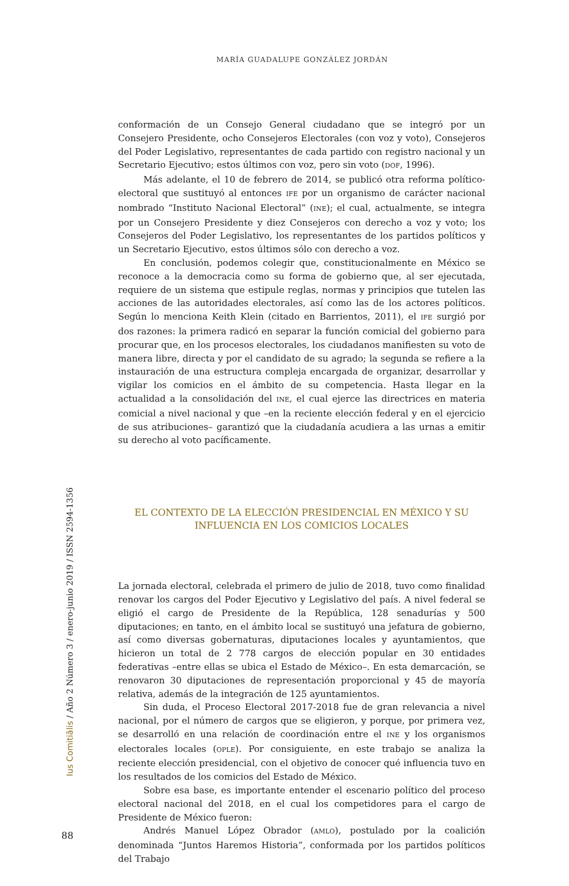MARÍA GUADALUPE GONZÁLEZ JORDÁN
conformación de un Consejo General ciudadano que se integró por un Consejero Presidente, ocho Consejeros Electorales (con voz y voto), Consejeros del Poder Legislativo, representantes de cada partido con registro nacional y un Secretario Ejecutivo; estos últimos con voz, pero sin voto (DOF, 1996).
Más adelante, el 10 de febrero de 2014, se publicó otra reforma político-electoral que sustituyó al entonces IFE por un organismo de carácter nacional nombrado “Instituto Nacional Electoral” (INE); el cual, actualmente, se integra por un Consejero Presidente y diez Consejeros con derecho a voz y voto; los Consejeros del Poder Legislativo, los representantes de los partidos políticos y un Secretario Ejecutivo, estos últimos sólo con derecho a voz.
En conclusión, podemos colegir que, constitucionalmente en México se reconoce a la democracia como su forma de gobierno que, al ser ejecutada, requiere de un sistema que estipule reglas, normas y principios que tutelen las acciones de las autoridades electorales, así como las de los actores políticos. Según lo menciona Keith Klein (citado en Barrientos, 2011), el IFE surgió por dos razones: la primera radicó en separar la función comicial del gobierno para procurar que, en los procesos electorales, los ciudadanos manifiesten su voto de manera libre, directa y por el candidato de su agrado; la segunda se refiere a la instauración de una estructura compleja encargada de organizar, desarrollar y vigilar los comicios en el ámbito de su competencia. Hasta llegar en la actualidad a la consolidación del INE, el cual ejerce las directrices en materia comicial a nivel nacional y que –en la reciente elección federal y en el ejercicio de sus atribuciones– garantizó que la ciudadanía acudiera a las urnas a emitir su derecho al voto pacíficamente.
EL CONTEXTO DE LA ELECCIÓN PRESIDENCIAL EN MÉXICO Y SU
INFLUENCIA EN LOS COMICIOS LOCALES
La jornada electoral, celebrada el primero de julio de 2018, tuvo como finalidad renovar los cargos del Poder Ejecutivo y Legislativo del país. A nivel federal se eligió el cargo de Presidente de la República, 128 senadurías y 500 diputaciones; en tanto, en el ámbito local se sustituyó una jefatura de gobierno, así como diversas gobernaturas, diputaciones locales y ayuntamientos, que hicieron un total de 2 778 cargos de elección popular en 30 entidades federativas –entre ellas se ubica el Estado de México–. En esta demarcación, se renovaron 30 diputaciones de representación proporcional y 45 de mayoría relativa, además de la integración de 125 ayuntamientos.
Sin duda, el Proceso Electoral 2017-2018 fue de gran relevancia a nivel nacional, por el número de cargos que se eligieron, y porque, por primera vez, se desarrolló en una relación de coordinación entre el INE y los organismos electorales locales (OPLE). Por consiguiente, en este trabajo se analiza la reciente elección presidencial, con el objetivo de conocer qué influencia tuvo en los resultados de los comicios del Estado de México.
Sobre esa base, es importante entender el escenario político del proceso electoral nacional del 2018, en el cual los competidores para el cargo de Presidente de México fueron:
Andrés Manuel López Obrador (AMLO), postulado por la coalición denominada “Juntos Haremos Historia”, conformada por los partidos políticos del Trabajo
Ius Comitiãlis / Año 2 Número 3 / enero-junio 2019 / ISSN 2594-1356
88